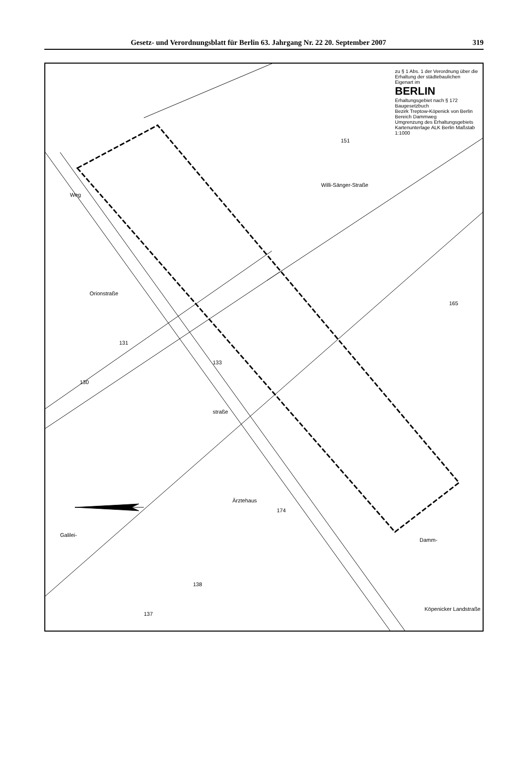Gesetz- und Verordnungsblatt für Berlin 63. Jahrgang Nr. 22 20. September 2007 319
zu § 1 Abs. 1 der Verordnung über die Erhaltung der städtebaulichen Eigenart im
BERLIN
Erhaltungsgebiet nach § 172 Baugesetzbuch
Bezirk Treptow-Köpenick von Berlin
Bereich Dammweg
Umgrenzung des Erhaltungsgebiets
Kartenunterlage ALK Berlin Maßstab 1:1000
Willi-Sänger-Straße
Orionstraße
straße
Galilei-
Weg
Damm-
Köpenicker Landstraße
Ärztehaus
151
165
130
131
133
174
138
137